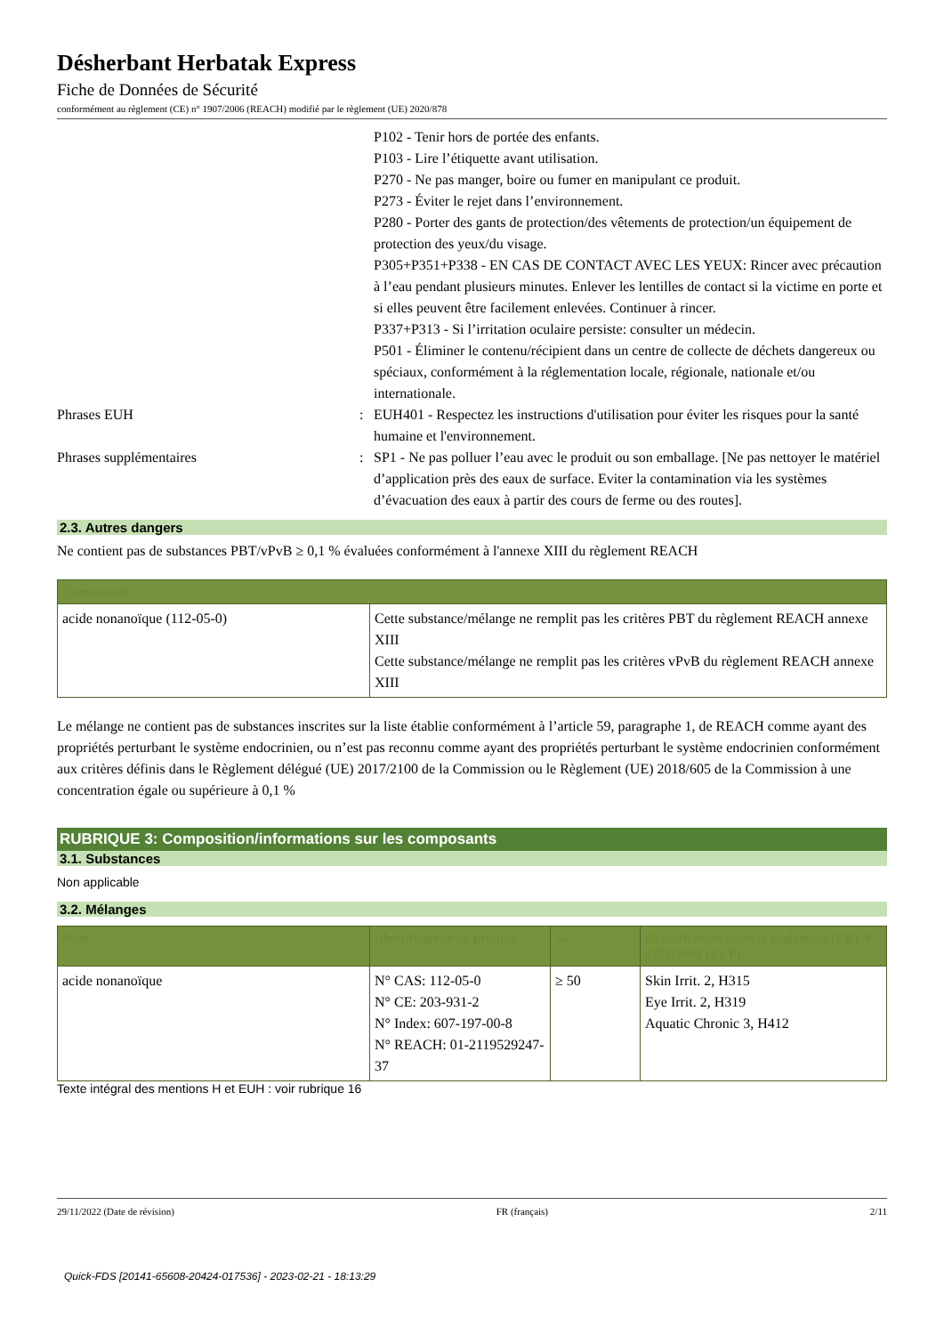Désherbant Herbatak Express
Fiche de Données de Sécurité
conformément au règlement (CE) n° 1907/2006 (REACH) modifié par le règlement (UE) 2020/878
P102 - Tenir hors de portée des enfants.
P103 - Lire l’étiquette avant utilisation.
P270 - Ne pas manger, boire ou fumer en manipulant ce produit.
P273 - Éviter le rejet dans l’environnement.
P280 - Porter des gants de protection/des vêtements de protection/un équipement de protection des yeux/du visage.
P305+P351+P338 - EN CAS DE CONTACT AVEC LES YEUX: Rincer avec précaution à l’eau pendant plusieurs minutes. Enlever les lentilles de contact si la victime en porte et si elles peuvent être facilement enlevées. Continuer à rincer.
P337+P313 - Si l’irritation oculaire persiste: consulter un médecin.
P501 - Éliminer le contenu/récipient dans un centre de collecte de déchets dangereux ou spéciaux, conformément à la réglementation locale, régionale, nationale et/ou internationale.
Phrases EUH : EUH401 - Respectez les instructions d'utilisation pour éviter les risques pour la santé humaine et l'environnement.
Phrases supplémentaires : SP1 - Ne pas polluer l’eau avec le produit ou son emballage. [Ne pas nettoyer le matériel d’application près des eaux de surface. Eviter la contamination via les systèmes d’évacuation des eaux à partir des cours de ferme ou des routes].
2.3. Autres dangers
Ne contient pas de substances PBT/vPvB ≥ 0,1 % évaluées conformément à l'annexe XIII du règlement REACH
| Composant | |
| --- | --- |
| acide nonanoïque (112-05-0) | Cette substance/mélange ne remplit pas les critères PBT du règlement REACH annexe XIII Cette substance/mélange ne remplit pas les critères vPvB du règlement REACH annexe XIII |
Le mélange ne contient pas de substances inscrites sur la liste établie conformément à l’article 59, paragraphe 1, de REACH comme ayant des propriétés perturbant le système endocrinien, ou n’est pas reconnu comme ayant des propriétés perturbant le système endocrinien conformément aux critères définis dans le Règlement délégué (UE) 2017/2100 de la Commission ou le Règlement (UE) 2018/605 de la Commission à une concentration égale ou supérieure à 0,1 %
RUBRIQUE 3: Composition/informations sur les composants
3.1. Substances
Non applicable
3.2. Mélanges
| Nom | Identificateur de produit | % | Classification selon le règlement (CE) N° 1272/2008 [CLP] |
| --- | --- | --- | --- |
| acide nonanoïque | N° CAS: 112-05-0 N° CE: 203-931-2 N° Index: 607-197-00-8 N° REACH: 01-2119529247-37 | ≥ 50 | Skin Irrit. 2, H315 Eye Irrit. 2, H319 Aquatic Chronic 3, H412 |
Texte intégral des mentions H et EUH : voir rubrique 16
29/11/2022 (Date de révision) FR (français) 2/11
Quick-FDS [20141-65608-20424-017536] - 2023-02-21 - 18:13:29